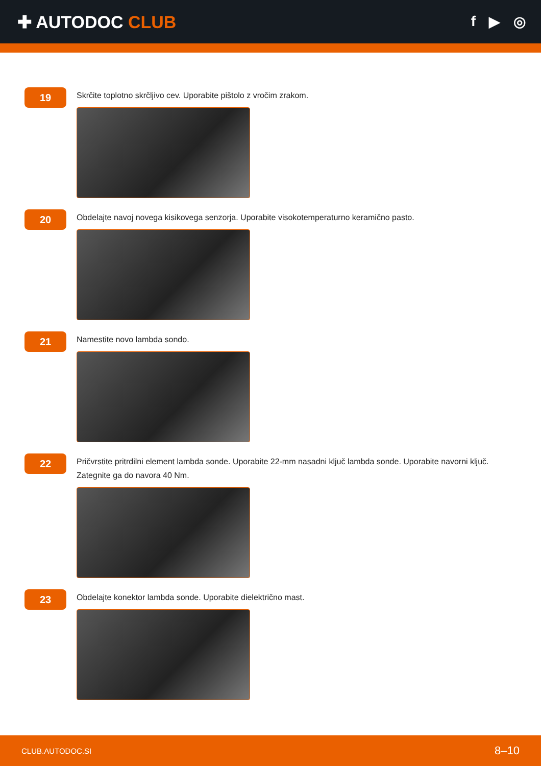✚ AUTODOC CLUB
f ▶ ◎
19
Skrčite toplotno skrčljivo cev. Uporabite pištolo z vročim zrakom.
20
Obdelajte navoj novega kisikovega senzorja. Uporabite visokotemperaturno keramično pasto.
21
Namestite novo lambda sondo.
22
Pričvrstite pritrdilni element lambda sonde. Uporabite 22-mm nasadni ključ lambda sonde. Uporabite navorni ključ. Zategnite ga do navora 40 Nm.
23
Obdelajte konektor lambda sonde. Uporabite dielektrično mast.
CLUB.AUTODOC.SI 8–10